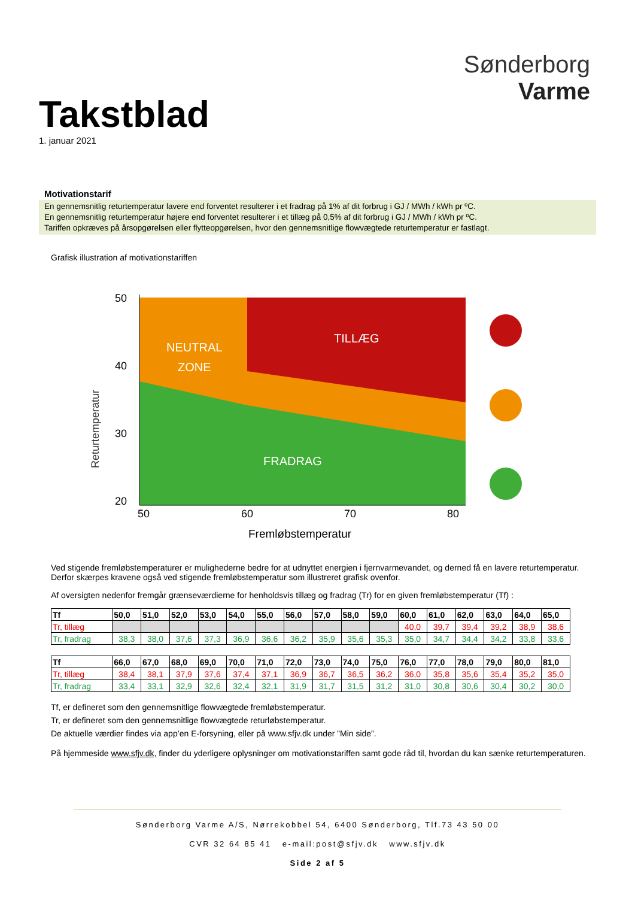Takstblad
1. januar 2021
Sønderborg
Varme
Motivationstarif
En gennemsnitlig returtemperatur lavere end forventet resulterer i et fradrag på 1% af dit forbrug i GJ / MWh / kWh pr ºC.
En gennemsnitlig returtemperatur højere end forventet resulterer i et tillæg på 0,5% af dit forbrug i GJ / MWh / kWh pr ºC.
Tariffen opkræves på årsopgørelsen eller flytteopgørelsen, hvor den gennemsnitlige flowvægtede returtemperatur er fastlagt.
Grafisk illustration af motivationstariffen
Returtemperatur
50
40
30
20
NEUTRAL
ZONE
TILLÆG
FRADRAG
50
60
70
80
Fremløbstemperatur
Ved stigende fremløbstemperaturer er mulighederne bedre for at udnyttet energien i fjernvarmevandet, og derned få en lavere returtemperatur.
Derfor skærpes kravene også ved stigende fremløbstemperatur som illustreret grafisk ovenfor.
Af oversigten nedenfor fremgår grænseværdierne for henholdsvis tillæg og fradrag (Tr) for en given fremløbstemperatur (Tf) :
| Tf | 50,0 | 51,0 | 52,0 | 53,0 | 54,0 | 55,0 | 56,0 | 57,0 | 58,0 | 59,0 | 60,0 | 61,0 | 62,0 | 63,0 | 64,0 | 65,0 |
| --- | --- | --- | --- | --- | --- | --- | --- | --- | --- | --- | --- | --- | --- | --- | --- | --- |
| Tr, tillæg | | | | | | | | | | | 40,0 | 39,7 | 39,4 | 39,2 | 38,9 | 38,6 |
| Tr, fradrag | 38,3 | 38,0 | 37,6 | 37,3 | 36,9 | 36,6 | 36,2 | 35,9 | 35,6 | 35,3 | 35,0 | 34,7 | 34,4 | 34,2 | 33,8 | 33,6 |
| Tf | 66,0 | 67,0 | 68,0 | 69,0 | 70,0 | 71,0 | 72,0 | 73,0 | 74,0 | 75,0 | 76,0 | 77,0 | 78,0 | 79,0 | 80,0 | 81,0 |
| --- | --- | --- | --- | --- | --- | --- | --- | --- | --- | --- | --- | --- | --- | --- | --- | --- |
| Tr, tillæg | 38,4 | 38,1 | 37,9 | 37,6 | 37,4 | 37,1 | 36,9 | 36,7 | 36,5 | 36,2 | 36,0 | 35,8 | 35,6 | 35,4 | 35,2 | 35,0 |
| Tr, fradrag | 33,4 | 33,1 | 32,9 | 32,6 | 32,4 | 32,1 | 31,9 | 31,7 | 31,5 | 31,2 | 31,0 | 30,8 | 30,6 | 30,4 | 30,2 | 30,0 |
Tf, er defineret som den gennemsnitlige flowvægtede fremløbstemperatur.
Tr, er defineret som den gennemsnitlige flowvægtede returløbstemperatur.
De aktuelle værdier findes via app’en E-forsyning, eller på www.sfjv.dk under ”Min side”.
På hjemmeside www.sfjv.dk, finder du yderligere oplysninger om motivationstariffen samt gode råd til, hvordan du kan sænke returtemperaturen.
Sønderborg Varme A/S, Nørrekobbel 54, 6400 Sønderborg, Tlf.73 43 50 00
CVR 32 64 85 41 e-mail:post@sfjv.dk www.sfjv.dk
Side 2 af 5